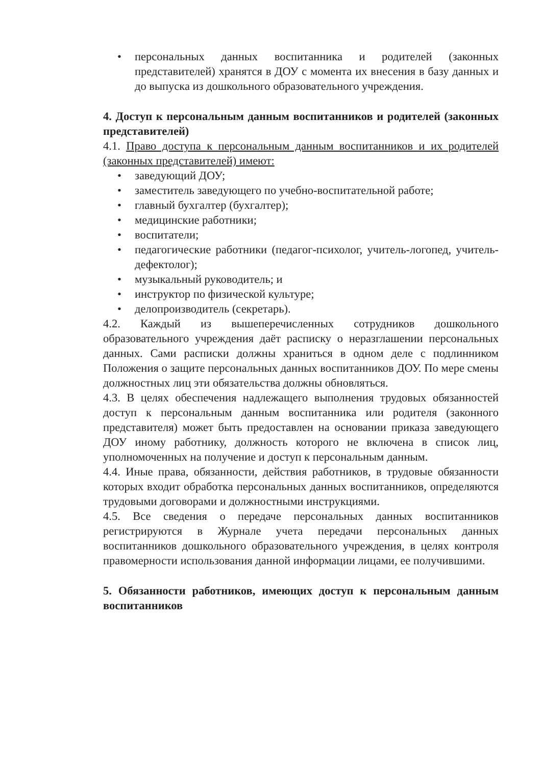• персональных данных воспитанника и родителей (законных представителей) хранятся в ДОУ с момента их внесения в базу данных и до выпуска из дошкольного образовательного учреждения.
4. Доступ к персональным данным воспитанников и родителей (законных представителей)
4.1. Право доступа к персональным данным воспитанников и их родителей (законных представителей) имеют:
• заведующий ДОУ;
• заместитель заведующего по учебно-воспитательной работе;
• главный бухгалтер (бухгалтер);
• медицинские работники;
• воспитатели;
• педагогические работники (педагог-психолог, учитель-логопед, учитель-дефектолог);
• музыкальный руководитель; и
• инструктор по физической культуре;
• делопроизводитель (секретарь).
4.2. Каждый из вышеперечисленных сотрудников дошкольного образовательного учреждения даёт расписку о неразглашении персональных данных. Сами расписки должны храниться в одном деле с подлинником Положения о защите персональных данных воспитанников ДОУ. По мере смены должностных лиц эти обязательства должны обновляться.
4.3. В целях обеспечения надлежащего выполнения трудовых обязанностей доступ к персональным данным воспитанника или родителя (законного представителя) может быть предоставлен на основании приказа заведующего ДОУ иному работнику, должность которого не включена в список лиц, уполномоченных на получение и доступ к персональным данным.
4.4. Иные права, обязанности, действия работников, в трудовые обязанности которых входит обработка персональных данных воспитанников, определяются трудовыми договорами и должностными инструкциями.
4.5. Все сведения о передаче персональных данных воспитанников регистрируются в Журнале учета передачи персональных данных воспитанников дошкольного образовательного учреждения, в целях контроля правомерности использования данной информации лицами, ее получившими.
5. Обязанности работников, имеющих доступ к персональным данным воспитанников